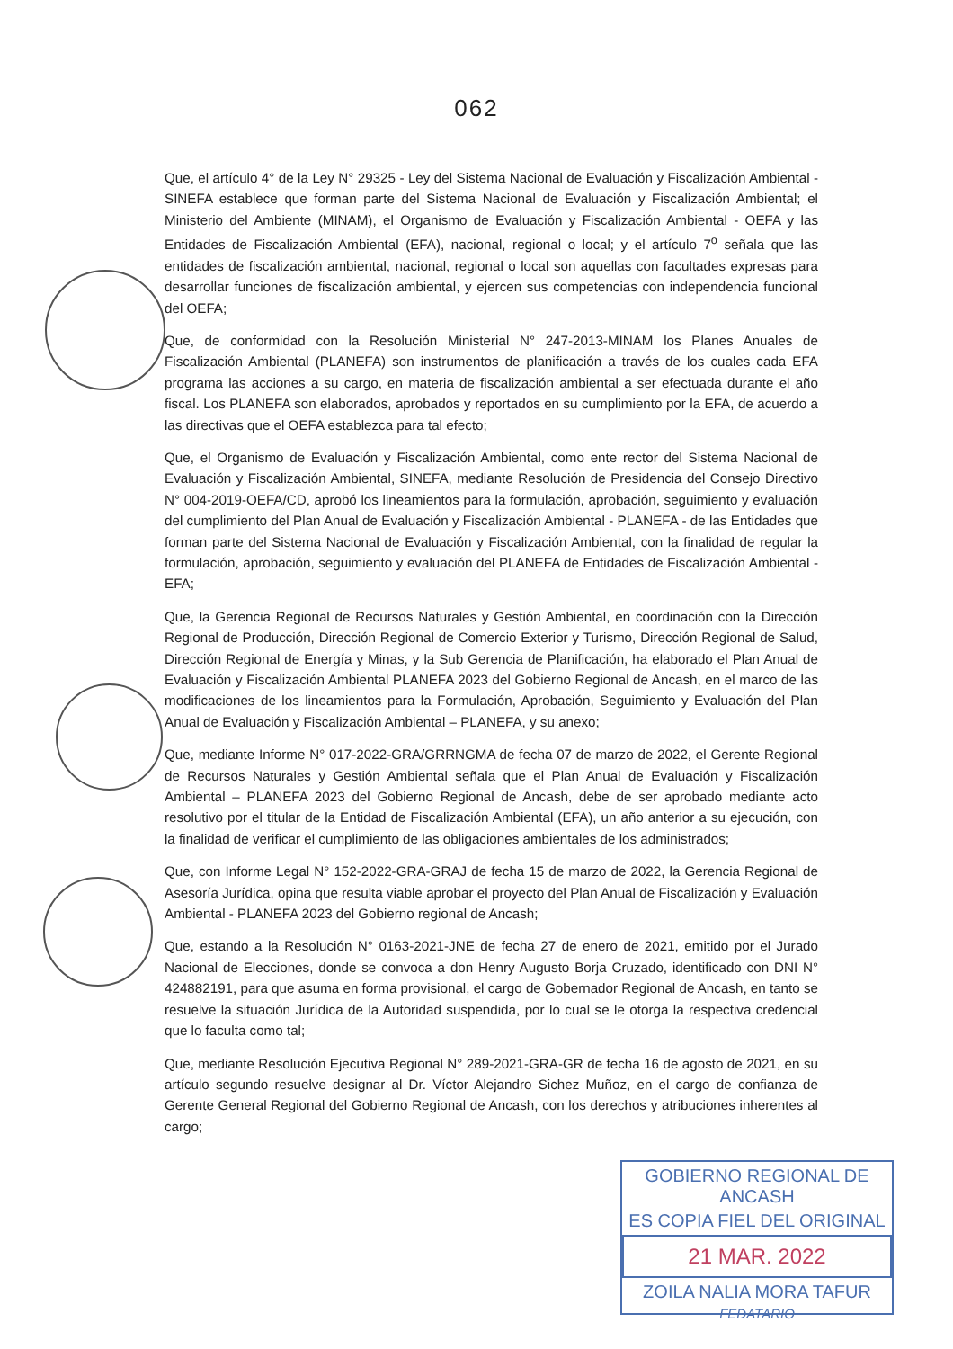062
Que, el artículo 4° de la Ley N° 29325 - Ley del Sistema Nacional de Evaluación y Fiscalización Ambiental - SINEFA establece que forman parte del Sistema Nacional de Evaluación y Fiscalización Ambiental; el Ministerio del Ambiente (MINAM), el Organismo de Evaluación y Fiscalización Ambiental - OEFA y las Entidades de Fiscalización Ambiental (EFA), nacional, regional o local; y el artículo 7<sup>o</sup> señala que las entidades de fiscalización ambiental, nacional, regional o local son aquellas con facultades expresas para desarrollar funciones de fiscalización ambiental, y ejercen sus competencias con independencia funcional del OEFA;
Que, de conformidad con la Resolución Ministerial N° 247-2013-MINAM los Planes Anuales de Fiscalización Ambiental (PLANEFA) son instrumentos de planificación a través de los cuales cada EFA programa las acciones a su cargo, en materia de fiscalización ambiental a ser efectuada durante el año fiscal. Los PLANEFA son elaborados, aprobados y reportados en su cumplimiento por la EFA, de acuerdo a las directivas que el OEFA establezca para tal efecto;
Que, el Organismo de Evaluación y Fiscalización Ambiental, como ente rector del Sistema Nacional de Evaluación y Fiscalización Ambiental, SINEFA, mediante Resolución de Presidencia del Consejo Directivo N° 004-2019-OEFA/CD, aprobó los lineamientos para la formulación, aprobación, seguimiento y evaluación del cumplimiento del Plan Anual de Evaluación y Fiscalización Ambiental - PLANEFA - de las Entidades que forman parte del Sistema Nacional de Evaluación y Fiscalización Ambiental, con la finalidad de regular la formulación, aprobación, seguimiento y evaluación del PLANEFA de Entidades de Fiscalización Ambiental - EFA;
Que, la Gerencia Regional de Recursos Naturales y Gestión Ambiental, en coordinación con la Dirección Regional de Producción, Dirección Regional de Comercio Exterior y Turismo, Dirección Regional de Salud, Dirección Regional de Energía y Minas, y la Sub Gerencia de Planificación, ha elaborado el Plan Anual de Evaluación y Fiscalización Ambiental PLANEFA 2023 del Gobierno Regional de Ancash, en el marco de las modificaciones de los lineamientos para la Formulación, Aprobación, Seguimiento y Evaluación del Plan Anual de Evaluación y Fiscalización Ambiental – PLANEFA, y su anexo;
Que, mediante Informe N° 017-2022-GRA/GRRNGMA de fecha 07 de marzo de 2022, el Gerente Regional de Recursos Naturales y Gestión Ambiental señala que el Plan Anual de Evaluación y Fiscalización Ambiental – PLANEFA 2023 del Gobierno Regional de Ancash, debe de ser aprobado mediante acto resolutivo por el titular de la Entidad de Fiscalización Ambiental (EFA), un año anterior a su ejecución, con la finalidad de verificar el cumplimiento de las obligaciones ambientales de los administrados;
Que, con Informe Legal N° 152-2022-GRA-GRAJ de fecha 15 de marzo de 2022, la Gerencia Regional de Asesoría Jurídica, opina que resulta viable aprobar el proyecto del Plan Anual de Fiscalización y Evaluación Ambiental - PLANEFA 2023 del Gobierno regional de Ancash;
Que, estando a la Resolución N° 0163-2021-JNE de fecha 27 de enero de 2021, emitido por el Jurado Nacional de Elecciones, donde se convoca a don Henry Augusto Borja Cruzado, identificado con DNI N° 424882191, para que asuma en forma provisional, el cargo de Gobernador Regional de Ancash, en tanto se resuelve la situación Jurídica de la Autoridad suspendida, por lo cual se le otorga la respectiva credencial que lo faculta como tal;
Que, mediante Resolución Ejecutiva Regional N° 289-2021-GRA-GR de fecha 16 de agosto de 2021, en su artículo segundo resuelve designar al Dr. Víctor Alejandro Sichez Muñoz, en el cargo de confianza de Gerente General Regional del Gobierno Regional de Ancash, con los derechos y atribuciones inherentes al cargo;
GOBIERNO REGIONAL DE ANCASH
ES COPIA FIEL DEL ORIGINAL
21 MAR. 2022
ZOILA NALIA MORA TAFUR
FEDATARIO